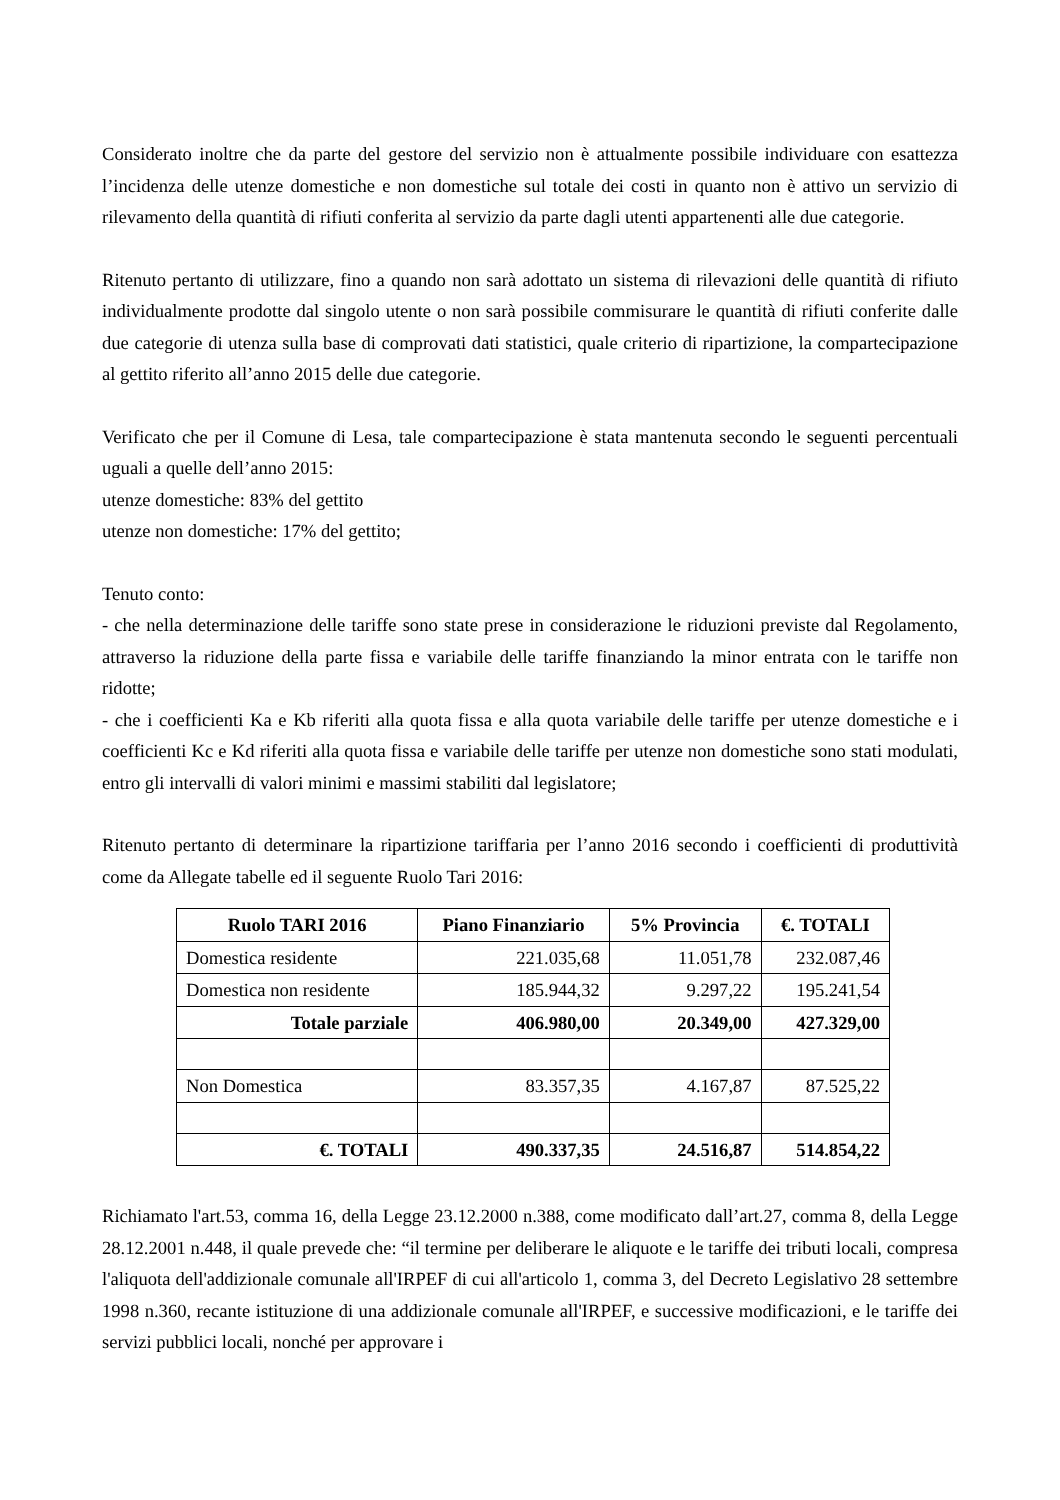Considerato inoltre che da parte del gestore del servizio non è attualmente possibile individuare con esattezza l’incidenza delle utenze domestiche e non domestiche sul totale dei costi in quanto non è attivo un servizio di rilevamento della quantità di rifiuti conferita al servizio da parte dagli utenti appartenenti alle due categorie.
Ritenuto pertanto di utilizzare, fino a quando non sarà adottato un sistema di rilevazioni delle quantità di rifiuto individualmente prodotte dal singolo utente o non sarà possibile commisurare le quantità di rifiuti conferite dalle due categorie di utenza sulla base di comprovati dati statistici, quale criterio di ripartizione, la compartecipazione al gettito riferito all’anno 2015 delle due categorie.
Verificato che per il Comune di Lesa, tale compartecipazione è stata mantenuta secondo le seguenti percentuali uguali a quelle dell’anno 2015:
utenze domestiche: 83% del gettito
utenze non domestiche: 17% del gettito;
Tenuto conto:
- che nella determinazione delle tariffe sono state prese in considerazione le riduzioni previste dal Regolamento, attraverso la riduzione della parte fissa e variabile delle tariffe finanziando la minor entrata con le tariffe non ridotte;
- che i coefficienti Ka e Kb riferiti alla quota fissa e alla quota variabile delle tariffe per utenze domestiche e i coefficienti Kc e Kd riferiti alla quota fissa e variabile delle tariffe per utenze non domestiche sono stati modulati, entro gli intervalli di valori minimi e massimi stabiliti dal legislatore;
Ritenuto pertanto di determinare la ripartizione tariffaria per l’anno 2016 secondo i coefficienti di produttività come da Allegate tabelle ed il seguente Ruolo Tari 2016:
| Ruolo TARI 2016 | Piano Finanziario | 5% Provincia | €. TOTALI |
| --- | --- | --- | --- |
| Domestica residente | 221.035,68 | 11.051,78 | 232.087,46 |
| Domestica non residente | 185.944,32 | 9.297,22 | 195.241,54 |
| Totale parziale | 406.980,00 | 20.349,00 | 427.329,00 |
| Non Domestica | 83.357,35 | 4.167,87 | 87.525,22 |
| €. TOTALI | 490.337,35 | 24.516,87 | 514.854,22 |
Richiamato l'art.53, comma 16, della Legge 23.12.2000 n.388, come modificato dall’art.27, comma 8, della Legge 28.12.2001 n.448, il quale prevede che: “il termine per deliberare le aliquote e le tariffe dei tributi locali, compresa l'aliquota dell'addizionale comunale all'IRPEF di cui all'articolo 1, comma 3, del Decreto Legislativo 28 settembre 1998 n.360, recante istituzione di una addizionale comunale all'IRPEF, e successive modificazioni, e le tariffe dei servizi pubblici locali, nonché per approvare i